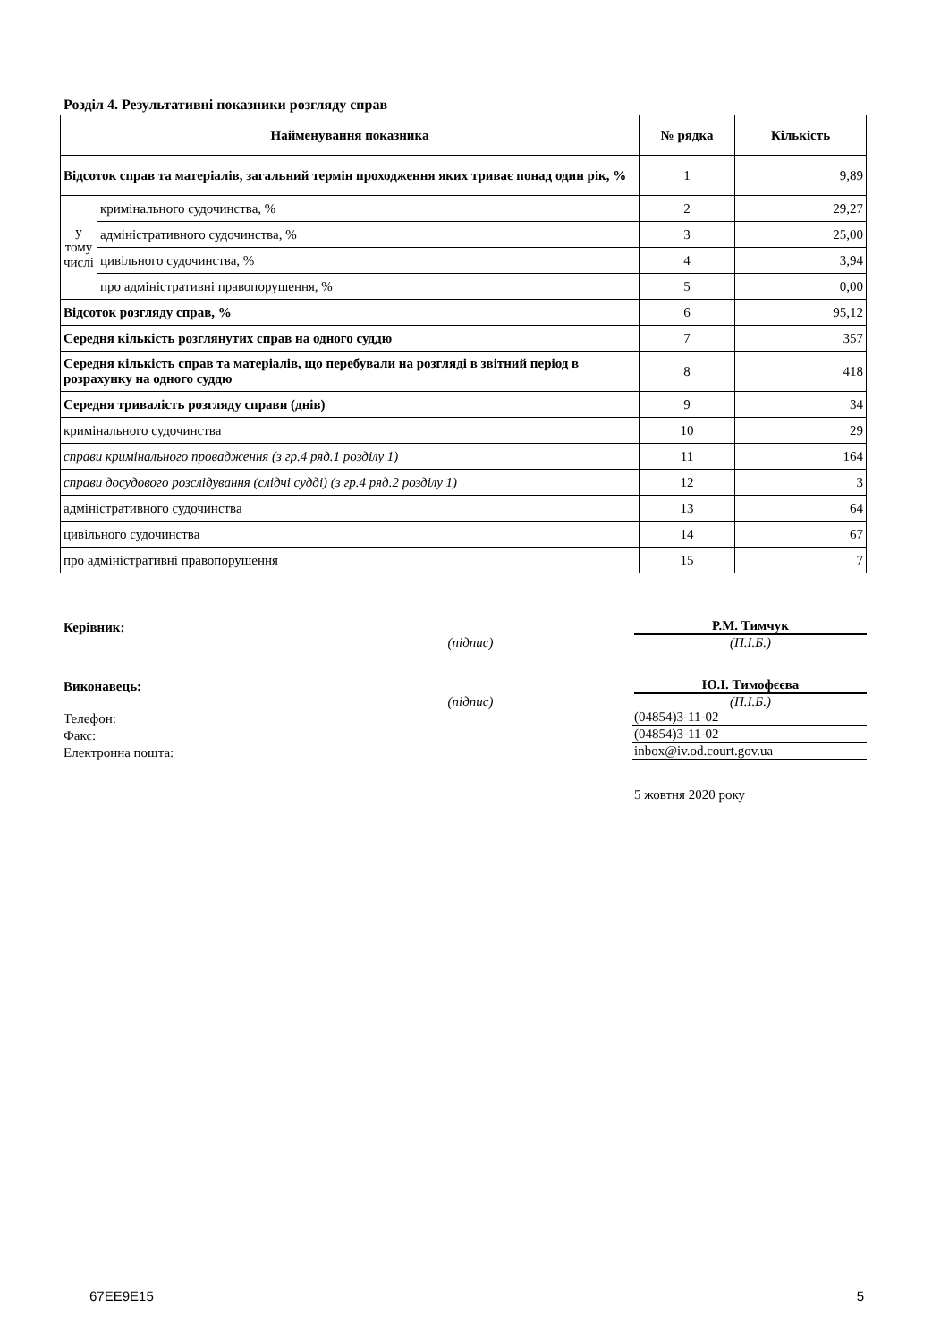Розділ 4. Результативні показники розгляду справ
| Найменування показника | | № рядка | Кількість |
| --- | --- | --- | --- |
| Відсоток справ та матеріалів, загальний термін проходження яких триває понад один рік, % | | 1 | 9,89 |
| у тому числі | кримінального судочинства, % | 2 | 29,27 |
| | адміністративного судочинства, % | 3 | 25,00 |
| | цивільного судочинства, % | 4 | 3,94 |
| | про адміністративні правопорушення, % | 5 | 0,00 |
| Відсоток розгляду справ, % | | 6 | 95,12 |
| Середня кількість розглянутих справ на одного суддю | | 7 | 357 |
| Середня кількість справ та матеріалів, що перебували на розгляді в звітний період в розрахунку на одного суддю | | 8 | 418 |
| Середня тривалість розгляду справи (днів) | | 9 | 34 |
| кримінального судочинства | | 10 | 29 |
| справи кримінального провадження (з гр.4 ряд.1 розділу 1) | | 11 | 164 |
| справи досудового розслідування (слідчі судді) (з гр.4 ряд.2 розділу 1) | | 12 | 3 |
| адміністративного судочинства | | 13 | 64 |
| цивільного судочинства | | 14 | 67 |
| про адміністративні правопорушення | | 15 | 7 |
Керівник:
Р.М. Тимчук
(підпис)
(П.І.Б.)
Виконавець:
Ю.І. Тимофєєва
(підпис)
(П.І.Б.)
Телефон:
(04854)3-11-02
Факс:
(04854)3-11-02
Електронна пошта:
inbox@iv.od.court.gov.ua
5 жовтня 2020 року
67EE9E15 5